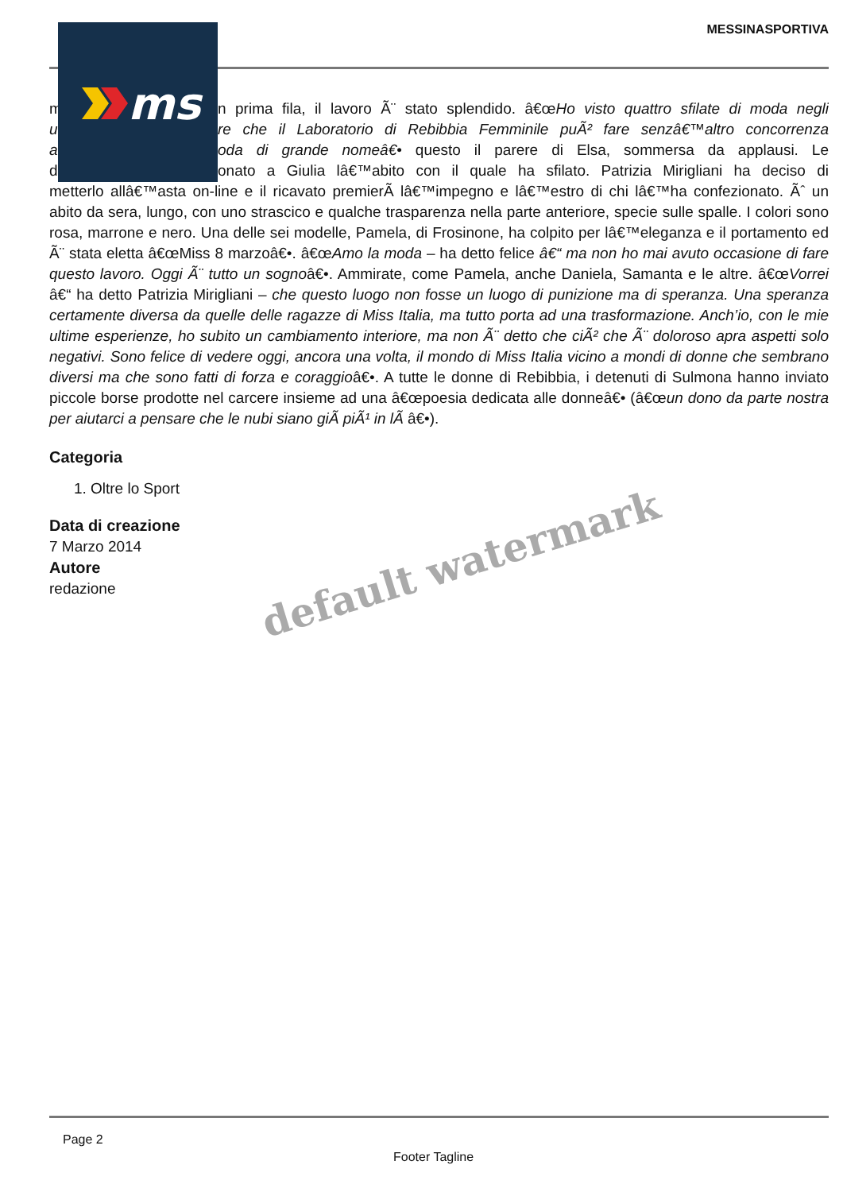MESSINASPORTIVA
m n prima fila, il lavoro Ã¨ stato splendido. â€œHo visto quattro sfilate di moda negli
u re che il Laboratorio di Rebibbia Femminile puÃ² fare senzâ€™altro concorrenza
a oda di grande nomeâ€• questo il parere di Elsa, sommersa da applausi. Le
d onato a Giulia lâ€™abito con il quale ha sfilato. Patrizia Mirigliani ha deciso di
metterlo allâ€™asta on-line e il ricavato premierÃ lâ€™impegno e lâ€™estro di chi lâ€™ha confezionato. Ãˆ un abito da sera, lungo, con uno strascico e qualche trasparenza nella parte anteriore, specie sulle spalle. I colori sono rosa, marrone e nero. Una delle sei modelle, Pamela, di Frosinone, ha colpito per lâ€™eleganza e il portamento ed Ã¨ stata eletta â€œMiss 8 marzoâ€•. â€œAmo la moda – ha detto felice â€“ ma non ho mai avuto occasione di fare questo lavoro. Oggi Ã¨ tutto un sognoâ€•. Ammirate, come Pamela, anche Daniela, Samanta e le altre. â€œVorrei â€“ ha detto Patrizia Mirigliani – che questo luogo non fosse un luogo di punizione ma di speranza. Una speranza certamente diversa da quelle delle ragazze di Miss Italia, ma tutto porta ad una trasformazione. Anch’io, con le mie ultime esperienze, ho subito un cambiamento interiore, ma non Ã¨ detto che ciÃ² che Ã¨ doloroso apra aspetti solo negativi. Sono felice di vedere oggi, ancora una volta, il mondo di Miss Italia vicino a mondi di donne che sembrano diversi ma che sono fatti di forza e coraggioâ€•. A tutte le donne di Rebibbia, i detenuti di Sulmona hanno inviato piccole borse prodotte nel carcere insieme ad una â€œpoesia dedicata alle donneâ€• (â€œun dono da parte nostra per aiutarci a pensare che le nubi siano giÃ piÃ¹ in lÃ â€•).
Categoria
1. Oltre lo Sport
Data di creazione
7 Marzo 2014
Autore
redazione
ms
default watermark
Page 2
Footer Tagline